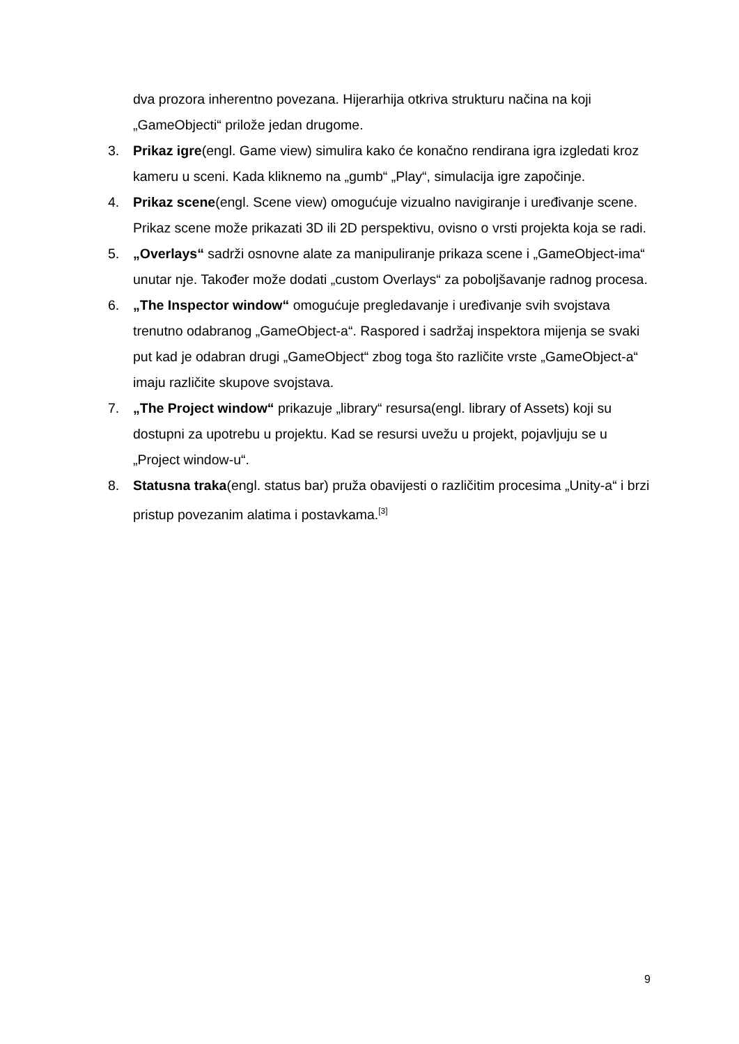dva prozora inherentno povezana. Hijerarhija otkriva strukturu načina na koji „GameObjecti“ prilože jedan drugome.
3. Prikaz igre(engl. Game view) simulira kako će konačno rendirana igra izgledati kroz kameru u sceni. Kada kliknemo na „gumb“ „Play“, simulacija igre započinje.
4. Prikaz scene(engl. Scene view) omogućuje vizualno navigiranje i uređivanje scene. Prikaz scene može prikazati 3D ili 2D perspektivu, ovisno o vrsti projekta koja se radi.
5. „Overlays“ sadrži osnovne alate za manipuliranje prikaza scene i „GameObject-ima“ unutar nje. Također može dodati „custom Overlays“ za poboljšavanje radnog procesa.
6. „The Inspector window“ omogućuje pregledavanje i uređivanje svih svojstava trenutno odabranog „GameObject-a“. Raspored i sadržaj inspektora mijenja se svaki put kad je odabran drugi „GameObject“ zbog toga što različite vrste „GameObject-a“ imaju različite skupove svojstava.
7. „The Project window“ prikazuje „library“ resursa(engl. library of Assets) koji su dostupni za upotrebu u projektu. Kad se resursi uvežu u projekt, pojavljuju se u „Project window-u“.
8. Statusna traka(engl. status bar) pruža obavijesti o različitim procesima „Unity-a“ i brzi pristup povezanim alatima i postavkama.<sup>[3]</sup>
9